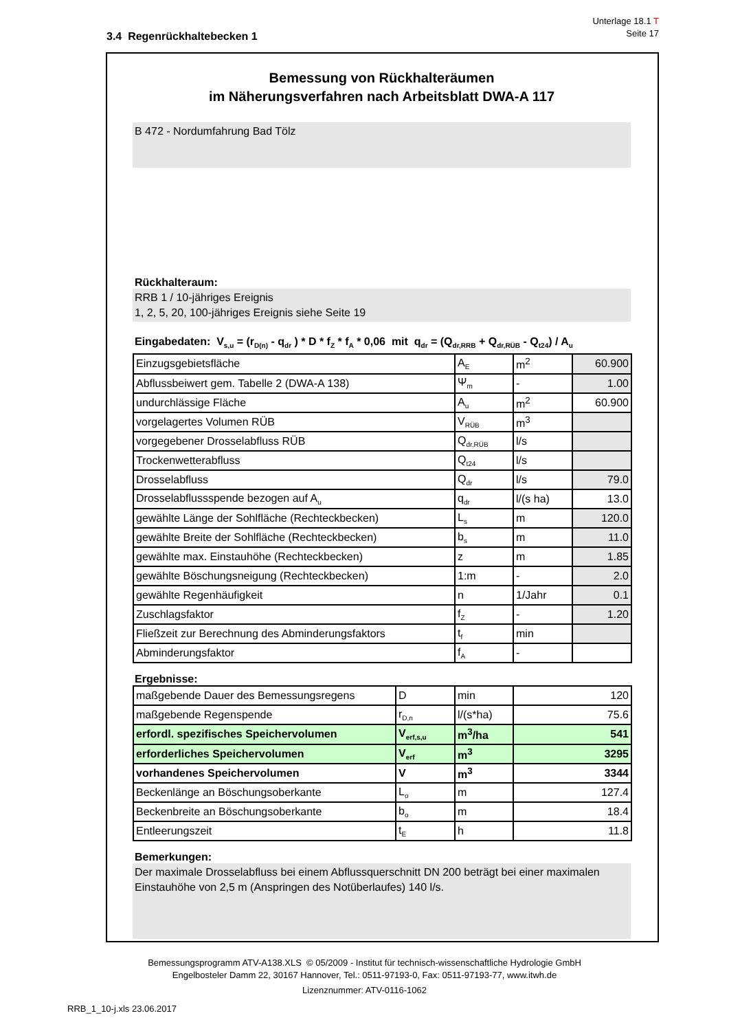Unterlage 18.1 T
Seite 17
3.4 Regenrückhaltebecken 1
Bemessung von Rückhalteräumen
im Näherungsverfahren nach Arbeitsblatt DWA-A 117
B 472 - Nordumfahrung Bad Tölz
Rückhalteraum:
RRB 1 / 10-jähriges Ereignis
1, 2, 5, 20, 100-jähriges Ereignis siehe Seite 19
Eingabedaten: V<sub>s,u</sub> = (r<sub>D(n)</sub> - q<sub>dr</sub> ) * D * f<sub>Z</sub> * f<sub>A</sub> * 0,06 mit q<sub>dr</sub> = (Q<sub>dr,RRB</sub> + Q<sub>dr,RÜB</sub> - Q<sub>t24</sub>) / A<sub>u</sub>
| Einzugsgebietsfläche | A<sub>E</sub> | m<sup>2</sup> | 60.900 |
| Abflussbeiwert gem. Tabelle 2 (DWA-A 138) | Ψ<sub>m</sub> | - | 1.00 |
| undurchlässige Fläche | A<sub>u</sub> | m<sup>2</sup> | 60.900 |
| vorgelagertes Volumen RÜB | V<sub>RÜB</sub> | m<sup>3</sup> | |
| vorgegebener Drosselabfluss RÜB | Q<sub>dr,RÜB</sub> | l/s | |
| Trockenwetterabfluss | Q<sub>t24</sub> | l/s | |
| Drosselabfluss | Q<sub>dr</sub> | l/s | 79.0 |
| Drosselabflussspende bezogen auf A<sub>u</sub> | q<sub>dr</sub> | l/(s ha) | 13.0 |
| gewählte Länge der Sohlfläche (Rechteckbecken) | L<sub>s</sub> | m | 120.0 |
| gewählte Breite der Sohlfläche (Rechteckbecken) | b<sub>s</sub> | m | 11.0 |
| gewählte max. Einstauhöhe (Rechteckbecken) | z | m | 1.85 |
| gewählte Böschungsneigung (Rechteckbecken) | 1:m | - | 2.0 |
| gewählte Regenhäufigkeit | n | 1/Jahr | 0.1 |
| Zuschlagsfaktor | f<sub>Z</sub> | - | 1.20 |
| Fließzeit zur Berechnung des Abminderungsfaktors | t<sub>f</sub> | min | |
| Abminderungsfaktor | f<sub>A</sub> | - | |
Ergebnisse:
| maßgebende Dauer des Bemessungsregens | D | min | 120 |
| maßgebende Regenspende | r<sub>D,n</sub> | l/(s*ha) | 75.6 |
| erfordl. spezifisches Speichervolumen | V<sub>erf,s,u</sub> | m<sup>3</sup>/ha | 541 |
| erforderliches Speichervolumen | V<sub>erf</sub> | m<sup>3</sup> | 3295 |
| vorhandenes Speichervolumen | V | m<sup>3</sup> | 3344 |
| Beckenlänge an Böschungsoberkante | L<sub>o</sub> | m | 127.4 |
| Beckenbreite an Böschungsoberkante | b<sub>o</sub> | m | 18.4 |
| Entleerungszeit | t<sub>E</sub> | h | 11.8 |
Bemerkungen:
Der maximale Drosselabfluss bei einem Abflussquerschnitt DN 200 beträgt bei einer maximalen Einstauhöhe von 2,5 m (Anspringen des Notüberlaufes) 140 l/s.
Bemessungsprogramm ATV-A138.XLS © 05/2009 - Institut für technisch-wissenschaftliche Hydrologie GmbH
Engelbosteler Damm 22, 30167 Hannover, Tel.: 0511-97193-0, Fax: 0511-97193-77, www.itwh.de
Lizenznummer: ATV-0116-1062
RRB_1_10-j.xls 23.06.2017